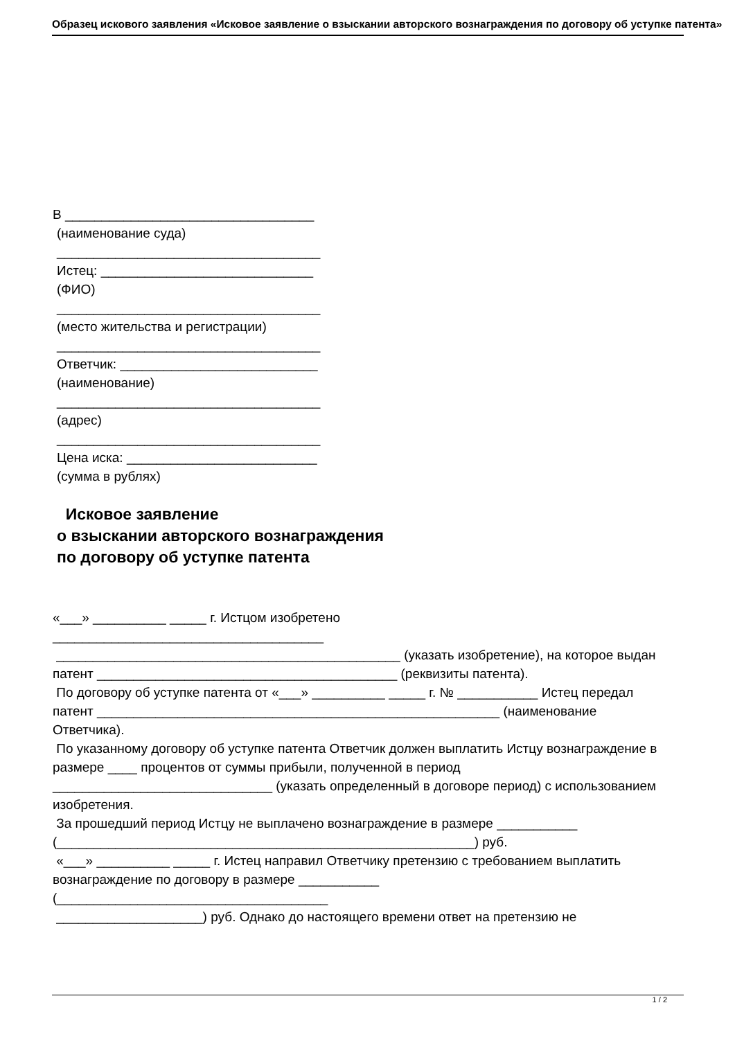Образец искового заявления «Исковое заявление о взыскании авторского вознаграждения по договору об уступке патента»
В __________________________________
(наименование суда)
____________________________________
Истец: _____________________________
(ФИО)
____________________________________
(место жительства и регистрации)
____________________________________
Ответчик: ___________________________
(наименование)
____________________________________
(адрес)
____________________________________
Цена иска: __________________________
(сумма в рублях)
Исковое заявление
о взыскании авторского вознаграждения
по договору об уступке патента
«___» __________ _____ г. Истцом изобретено
_____________________________________
_______________________________________________ (указать изобретение), на которое выдан патент _________________________________________ (реквизиты патента).
По договору об уступке патента от «___» __________ _____ г. № ___________ Истец передал патент _______________________________________________________ (наименование Ответчика).
По указанному договору об уступке патента Ответчик должен выплатить Истцу вознаграждение в размере ____ процентов от суммы прибыли, полученной в период ______________________________ (указать определенный в договоре период) с использованием изобретения.
За прошедший период Истцу не выплачено вознаграждение в размере ___________ (_________________________________________________________) руб.
«___» __________ _____ г. Истец направил Ответчику претензию с требованием выплатить вознаграждение по договору в размере ___________
(_____________________________________
____________________) руб. Однако до настоящего времени ответ на претензию не
1 / 2